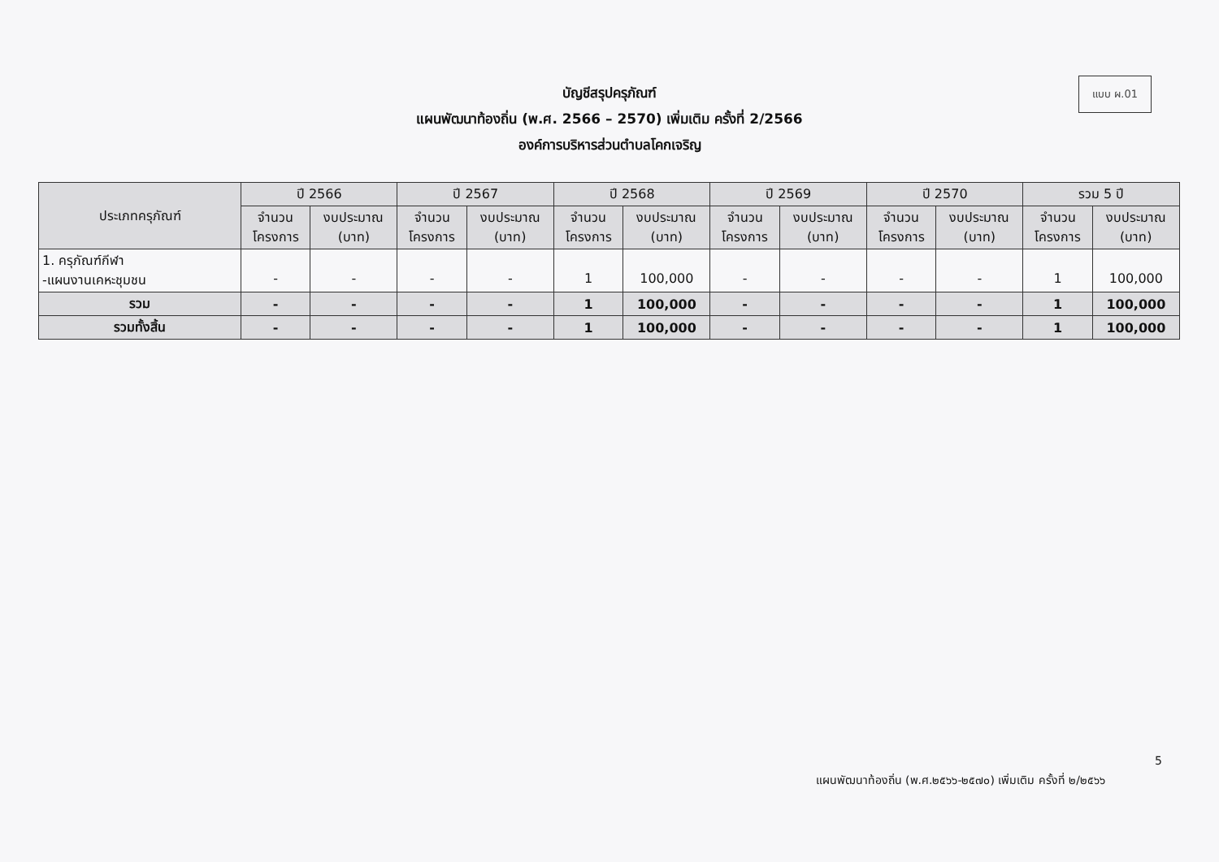แบบ ผ.01
บัญชีสรุปครุภัณฑ์
แผนพัฒนาท้องถิ่น (พ.ศ. 2566 – 2570) เพิ่มเติม ครั้งที่ 2/2566
องค์การบริหารส่วนตำบลโคกเจริญ
| ประเภทครุภัณฑ์ | ปี 2566 | | ปี 2567 | | ปี 2568 | | ปี 2569 | | ปี 2570 | | รวม 5 ปี | |
| --- | --- | --- | --- | --- | --- | --- | --- | --- | --- | --- | --- | --- |
| | จำนวน โครงการ | งบประมาณ (บาท) | จำนวน โครงการ | งบประมาณ (บาท) | จำนวน โครงการ | งบประมาณ (บาท) | จำนวน โครงการ | งบประมาณ (บาท) | จำนวน โครงการ | งบประมาณ (บาท) | จำนวน โครงการ | งบประมาณ (บาท) |
| 1. ครุภัณฑ์กีฬา -แผนงานเคหะชุมชน | - | - | - | - | 1 | 100,000 | - | - | - | - | 1 | 100,000 |
| รวม | - | - | - | - | 1 | 100,000 | - | - | - | - | 1 | 100,000 |
| รวมทั้งสิ้น | - | - | - | - | 1 | 100,000 | - | - | - | - | 1 | 100,000 |
5
แผนพัฒนาท้องถิ่น (พ.ศ.๒๕๖๖-๒๕๗๐) เพิ่มเติม ครั้งที่ ๒/๒๕๖๖